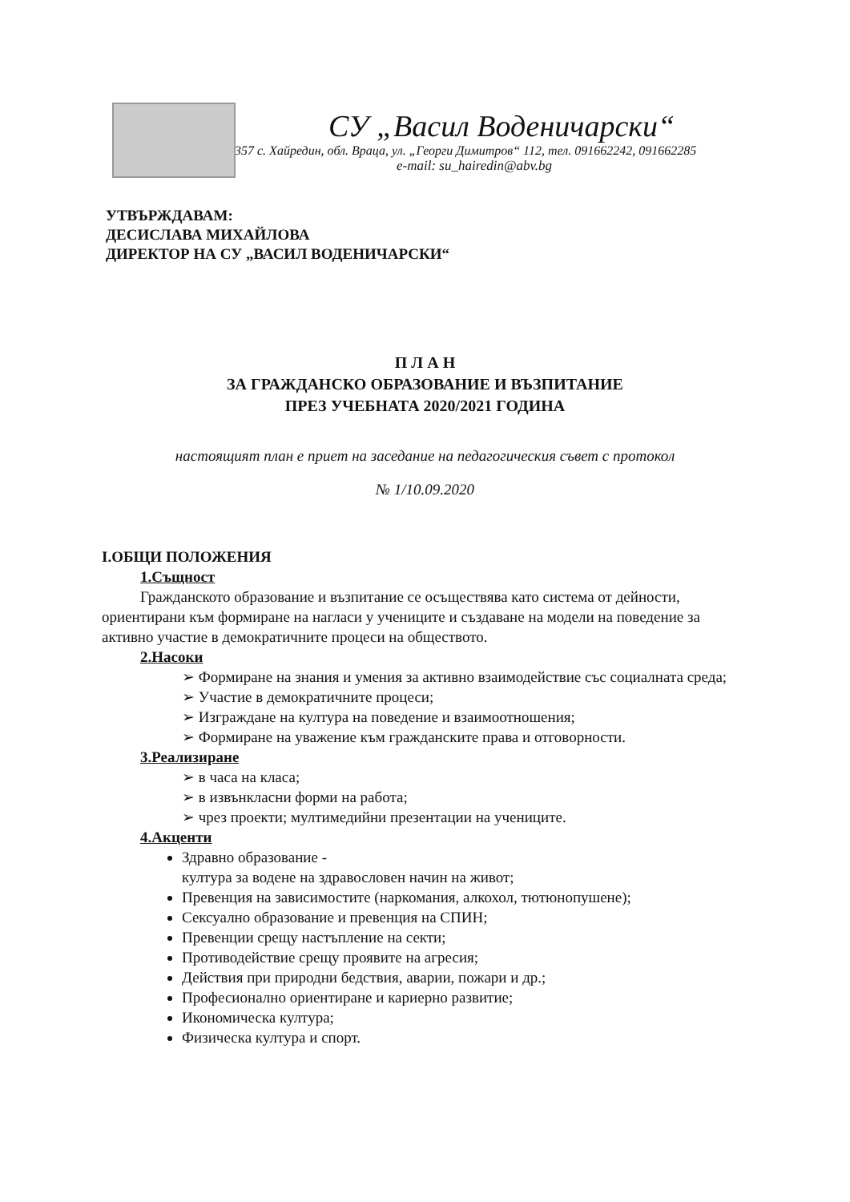СУ „Васил Воденичарски“
3357 с. Хайредин, обл. Враца, ул. „Георги Димитров“ 112, тел. 091662242, 091662285
e-mail: su_hairedin@abv.bg
УТВЪРЖДАВАМ:
ДЕСИСЛАВА МИХАЙЛОВА
ДИРЕКТОР НА СУ „ВАСИЛ ВОДЕНИЧАРСКИ“
П Л А Н
ЗА ГРАЖДАНСКО ОБРАЗОВАНИЕ И ВЪЗПИТАНИЕ
ПРЕЗ УЧЕБНАТА 2020/2021 ГОДИНА
настоящият план е приет на заседание на педагогическия съвет с протокол
№ 1/10.09.2020
I.ОБЩИ ПОЛОЖЕНИЯ
1.Същност
Гражданското образование и възпитание се осъществява като система от дейности, ориентирани към формиране на нагласи у учениците и създаване на модели на поведение за активно участие в демократичните процеси на обществото.
2.Насоки
➢ Формиране на знания и умения за активно взаимодействие със социалната среда;
➢ Участие в демократичните процеси;
➢ Изграждане на култура на поведение и взаимоотношения;
➢ Формиране на уважение към гражданските права и отговорности.
3.Реализиране
➢ в часа на класа;
➢ в извънкласни форми на работа;
➢ чрез проекти; мултимедийни презентации на учениците.
4.Акценти
Здравно образование -
култура за водене на здравословен начин на живот;
Превенция на зависимостите (наркомания, алкохол, тютюнопушене);
Сексуално образование и превенция на СПИН;
Превенции срещу настъпление на секти;
Противодействие срещу проявите на агресия;
Действия при природни бедствия, аварии, пожари и др.;
Професионално ориентиране и кариерно развитие;
Икономическа култура;
Физическа култура и спорт.